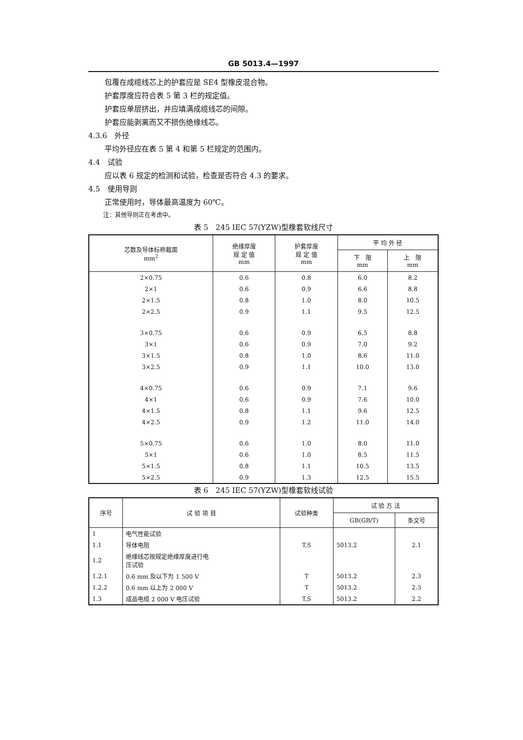GB 5013.4—1997
包覆在成缆线芯上的护套应是 SE4 型橡皮混合物。
护套厚度应符合表 5 第 3 栏的规定值。
护套应单层挤出，并应填满成缆线芯的间隙。
护套应能剥离而又不损伤绝缘线芯。
4.3.6　外径
平均外径应在表 5 第 4 和第 5 栏规定的范围内。
4.4　试验
应以表 6 规定的检测和试验，检查是否符合 4.3 的要求。
4.5　使用导则
正常使用时，导体最高温度为 60℃。
注：其他导则正在考虑中。
表 5　245 IEC 57(YZW)型橡套软线尺寸
| 芯数及导体标称截面 mm<sup>2</sup> | 绝缘厚度 规 定 值 mm | 护套厚度 规 定 值 mm | 平 均 外 径 | |
| --- | --- | --- | --- | --- |
| | | | 下 限 mm | 上 限 mm |
| 2×0.75 | 0.6 | 0.8 | 6.0 | 8.2 |
| 2×1 | 0.6 | 0.9 | 6.6 | 8.8 |
| 2×1.5 | 0.8 | 1.0 | 8.0 | 10.5 |
| 2×2.5 | 0.9 | 1.1 | 9.5 | 12.5 |
| 3×0.75 | 0.6 | 0.9 | 6.5 | 8.8 |
| 3×1 | 0.6 | 0.9 | 7.0 | 9.2 |
| 3×1.5 | 0.8 | 1.0 | 8.6 | 11.0 |
| 3×2.5 | 0.9 | 1.1 | 10.0 | 13.0 |
| 4×0.75 | 0.6 | 0.9 | 7.1 | 9.6 |
| 4×1 | 0.6 | 0.9 | 7.6 | 10.0 |
| 4×1.5 | 0.8 | 1.1 | 9.6 | 12.5 |
| 4×2.5 | 0.9 | 1.2 | 11.0 | 14.0 |
| 5×0.75 | 0.6 | 1.0 | 8.0 | 11.0 |
| 5×1 | 0.6 | 1.0 | 8.5 | 11.5 |
| 5×1.5 | 0.8 | 1.1 | 10.5 | 13.5 |
| 5×2.5 | 0.9 | 1.3 | 12.5 | 15.5 |
表 6　245 IEC 57(YZW)型橡套软线试验
| 序号 | 试 验 项 目 | 试验种类 | 试 验 方 法 | |
| --- | --- | --- | --- | --- |
| | | | GB(GB/T) | 条文号 |
| 1 | 电气性能试验 | | | |
| 1.1 | 导体电阻 | T,S | 5013.2 | 2.1 |
| 1.2 | 绝缘线芯按规定绝缘厚度进行电 压试验 | | | |
| 1.2.1 | 0.6 mm 及以下为 1 500 V | T | 5013.2 | 2.3 |
| 1.2.2 | 0.6 mm 以上为 2 000 V | T | 5013.2 | 2.3 |
| 1.3 | 成品电缆 2 000 V 电压试验 | T,S | 5013.2 | 2.2 |